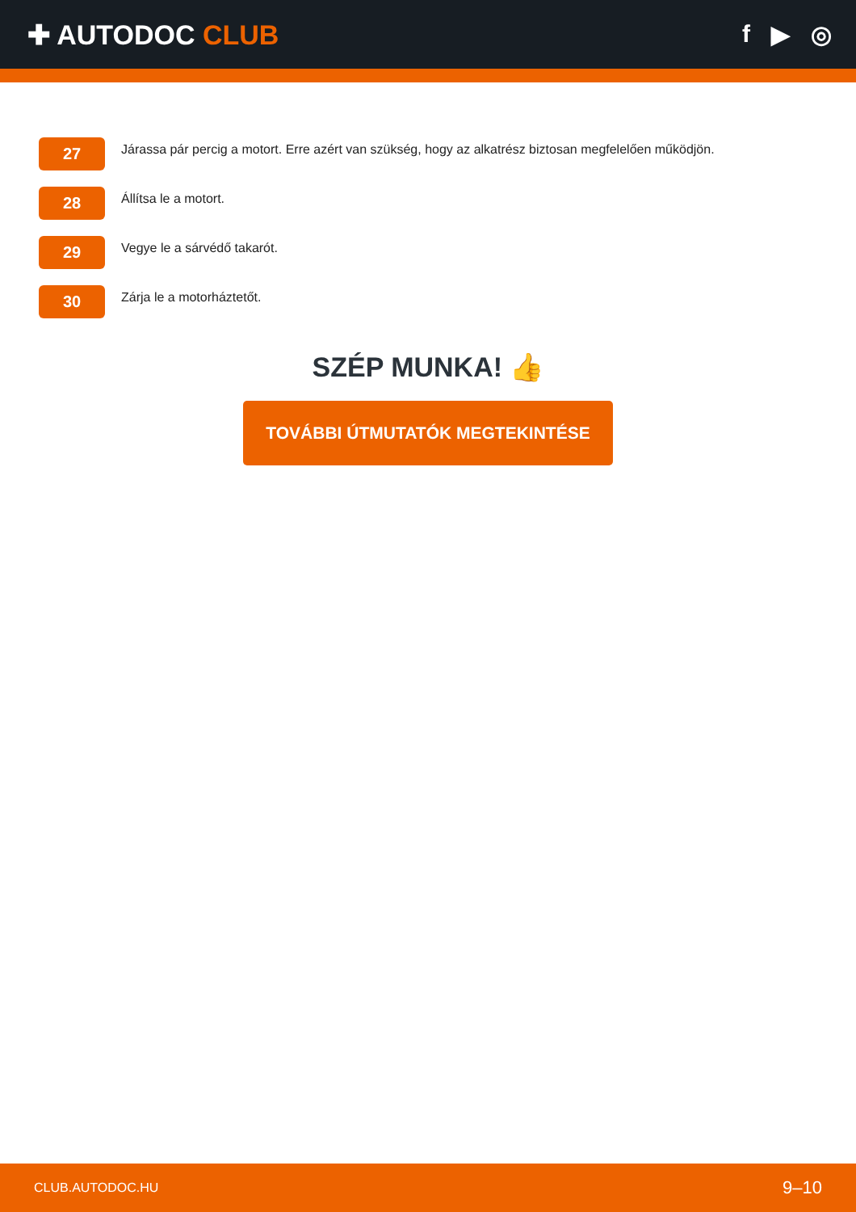✚ AUTODOC CLUB f ▶ ◎
27
Járassa pár percig a motort. Erre azért van szükség, hogy az alkatrész biztosan megfelelően működjön.
28
Állítsa le a motort.
29
Vegye le a sárvédő takarót.
30
Zárja le a motorháztetőt.
SZÉP MUNKA! 👍
TOVÁBBI ÚTMUTATÓK MEGTEKINTÉSE
CLUB.AUTODOC.HU 9–10